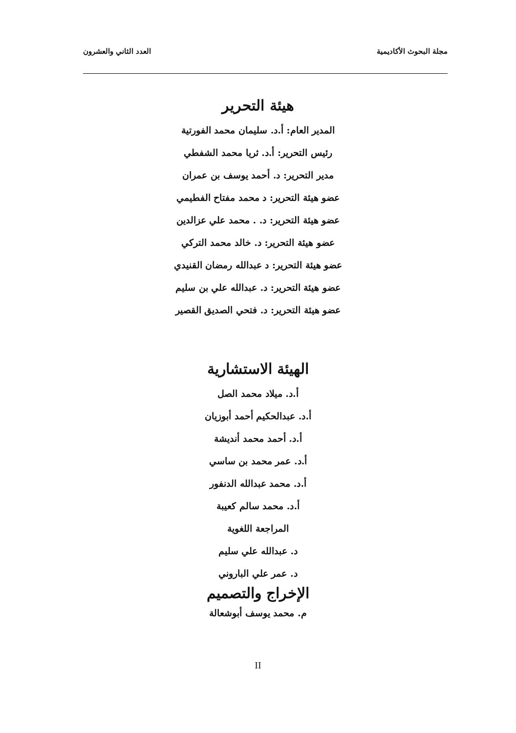مجلة البحوث الأكاديمية العدد الثاني والعشرون
هيئة التحرير
المدير العام: أ.د. سليمان محمد الفورتية
رئيس التحرير: أ.د. ثريا محمد الشفطي
مدير التحرير: د. أحمد يوسف بن عمران
عضو هيئة التحرير: د محمد مفتاح الفطيمي
عضو هيئة التحرير: د. . محمد علي عزالدين
عضو هيئة التحرير: د. خالد محمد التركي
عضو هيئة التحرير: د عبدالله رمضان القنيدي
عضو هيئة التحرير: د. عبدالله علي بن سليم
عضو هيئة التحرير: د. فتحي الصديق القصير
الهيئة الاستشارية
أ.د. ميلاد محمد الصل
أ.د. عبدالحكيم أحمد أبوزيان
أ.د. أحمد محمد أنديشة
أ.د. عمر محمد بن ساسي
أ.د. محمد عبدالله الدنفور
أ.د. محمد سالم كعيبة
المراجعة اللغوية
د. عبدالله علي سليم
د. عمر علي الباروني
الإخراج والتصميم
م. محمد يوسف أبوشعالة
II